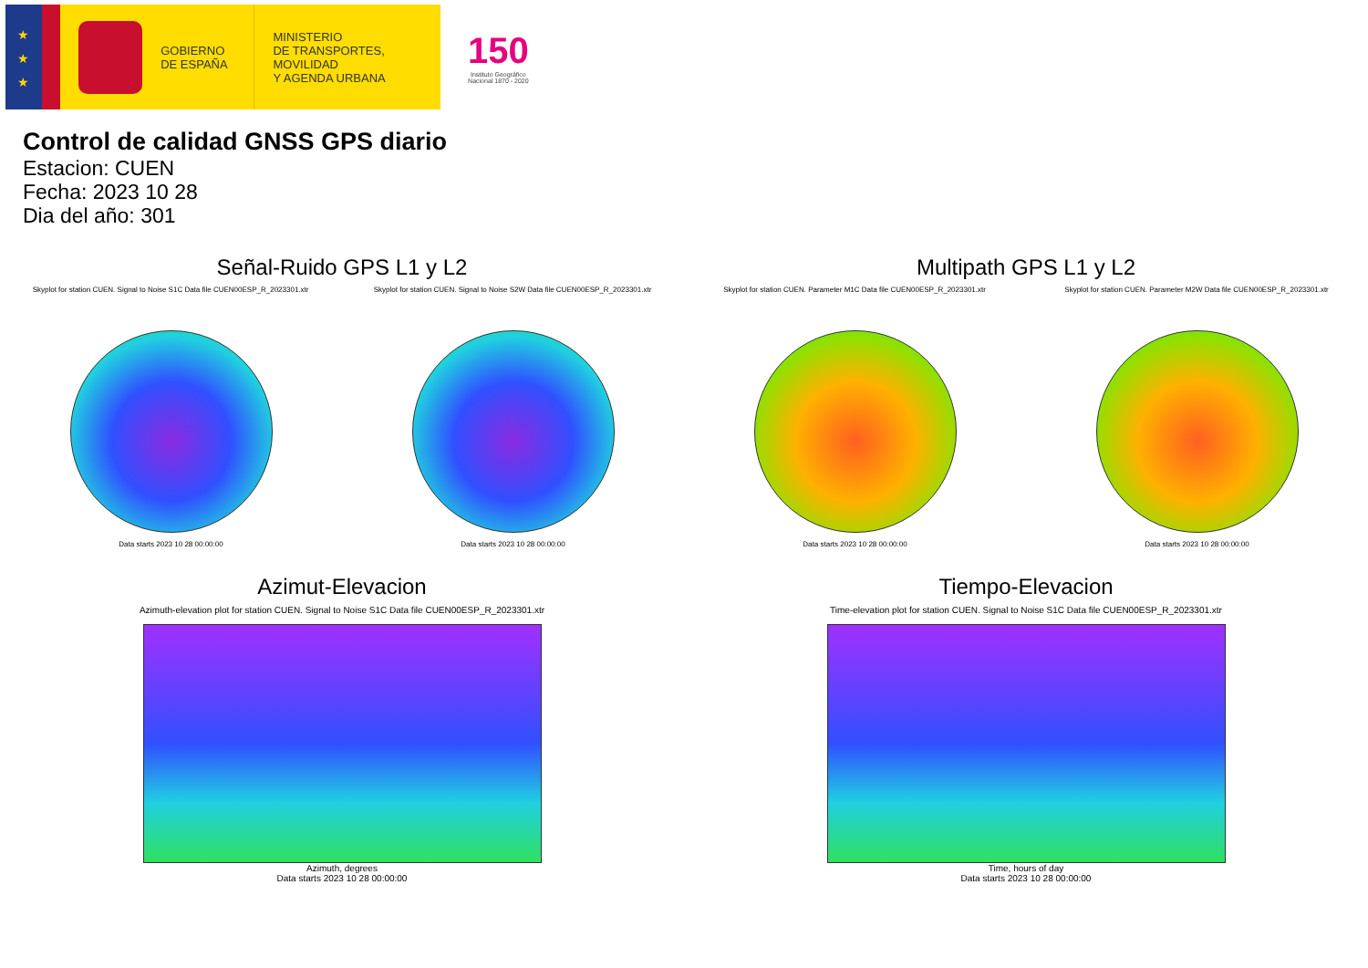★
★
★
GOBIERNO
DE ESPAÑA
MINISTERIO
DE TRANSPORTES, MOVILIDAD
Y AGENDA URBANA
150
Instituto Geográfico
Nacional 1870 - 2020
Control de calidad GNSS GPS diario
Estacion: CUEN
Fecha: 2023 10 28
Dia del año: 301
Señal-Ruido GPS L1 y L2
Skyplot for station CUEN. Signal to Noise S1C Data file CUEN00ESP_R_2023301.xtr Skyplot for station CUEN. Signal to Noise S2W Data file CUEN00ESP_R_2023301.xtr
Data starts 2023 10 28 00:00:00 Data starts 2023 10 28 00:00:00
Multipath GPS L1 y L2
Skyplot for station CUEN. Parameter M1C Data file CUEN00ESP_R_2023301.xtr Skyplot for station CUEN. Parameter M2W Data file CUEN00ESP_R_2023301.xtr
Data starts 2023 10 28 00:00:00 Data starts 2023 10 28 00:00:00
Azimut-Elevacion
Azimuth-elevation plot for station CUEN. Signal to Noise S1C Data file CUEN00ESP_R_2023301.xtr
Azimuth, degrees
Data starts 2023 10 28 00:00:00
Tiempo-Elevacion
Time-elevation plot for station CUEN. Signal to Noise S1C Data file CUEN00ESP_R_2023301.xtr
Time, hours of day
Data starts 2023 10 28 00:00:00